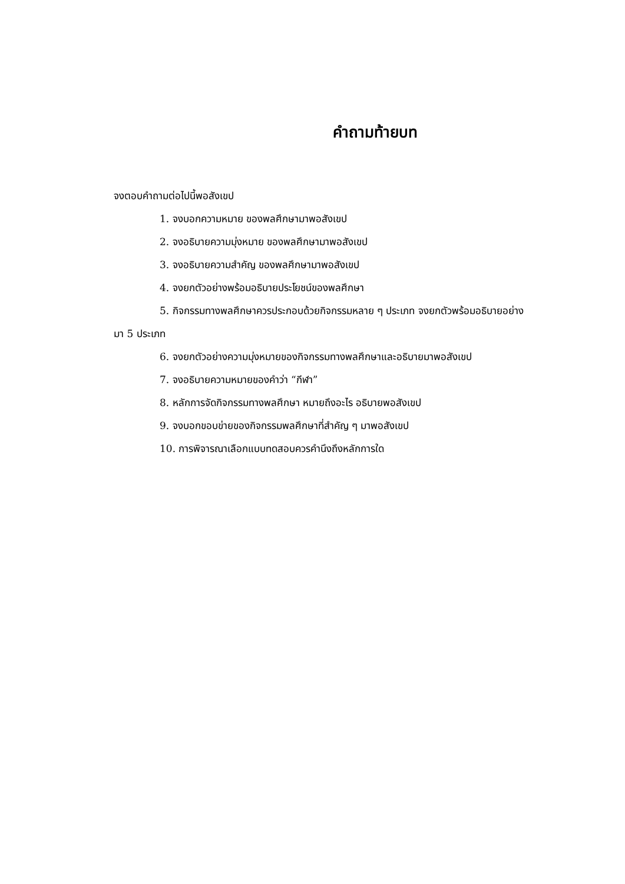คำถามท้ายบท
จงตอบคำถามต่อไปนี้พอสังเขป
1. จงบอกความหมาย ของพลศึกษามาพอสังเขป
2. จงอธิบายความมุ่งหมาย ของพลศึกษามาพอสังเขป
3. จงอธิบายความสำคัญ ของพลศึกษามาพอสังเขป
4. จงยกตัวอย่างพร้อมอธิบายประโยชน์ของพลศึกษา
5. กิจกรรมทางพลศึกษาควรประกอบด้วยกิจกรรมหลาย ๆ ประเภท จงยกตัวพร้อมอธิบายอย่าง
มา 5 ประเภท
6. จงยกตัวอย่างความมุ่งหมายของกิจกรรมทางพลศึกษาและอธิบายมาพอสังเขป
7. จงอธิบายความหมายของคำว่า “กีฬา”
8. หลักการจัดกิจกรรมทางพลศึกษา หมายถึงอะไร อธิบายพอสังเขป
9. จงบอกขอบข่ายของกิจกรรมพลศึกษาที่สำคัญ ๆ มาพอสังเขป
10. การพิจารณาเลือกแบบทดสอบควรคำนึงถึงหลักการใด